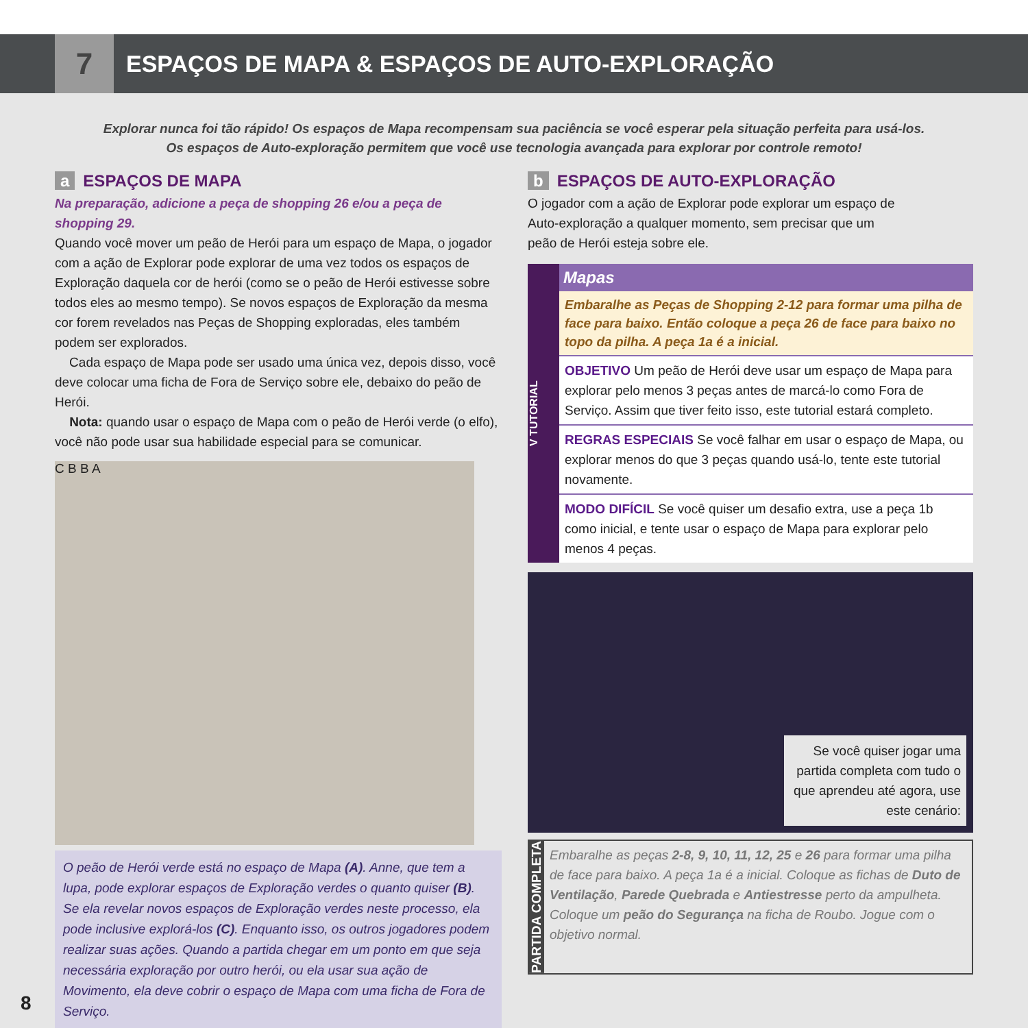7
ESPAÇOS DE MAPA & ESPAÇOS DE AUTO-EXPLORAÇÃO
Explorar nunca foi tão rápido! Os espaços de Mapa recompensam sua paciência se você esperar pela situação perfeita para usá-los.
Os espaços de Auto-exploração permitem que você use tecnologia avançada para explorar por controle remoto!
a ESPAÇOS DE MAPA
Na preparação, adicione a peça de shopping 26 e/ou a peça de shopping 29.
Quando você mover um peão de Herói para um espaço de Mapa, o jogador com a ação de Explorar pode explorar de uma vez todos os espaços de Exploração daquela cor de herói (como se o peão de Herói estivesse sobre todos eles ao mesmo tempo). Se novos espaços de Exploração da mesma cor forem revelados nas Peças de Shopping exploradas, eles também podem ser explorados.
Cada espaço de Mapa pode ser usado uma única vez, depois disso, você deve colocar uma ficha de Fora de Serviço sobre ele, debaixo do peão de Herói.
Nota: quando usar o espaço de Mapa com o peão de Herói verde (o elfo), você não pode usar sua habilidade especial para se comunicar.
C B B A
O peão de Herói verde está no espaço de Mapa (A). Anne, que tem a lupa, pode explorar espaços de Exploração verdes o quanto quiser (B). Se ela revelar novos espaços de Exploração verdes neste processo, ela pode inclusive explorá-los (C). Enquanto isso, os outros jogadores podem realizar suas ações. Quando a partida chegar em um ponto em que seja necessária exploração por outro herói, ou ela usar sua ação de Movimento, ela deve cobrir o espaço de Mapa com uma ficha de Fora de Serviço.
b ESPAÇOS DE AUTO-EXPLORAÇÃO
O jogador com a ação de Explorar pode explorar um espaço de Auto-exploração a qualquer momento, sem precisar que um peão de Herói esteja sobre ele.
V TUTORIAL
Mapas
Embaralhe as Peças de Shopping 2-12 para formar uma pilha de face para baixo. Então coloque a peça 26 de face para baixo no topo da pilha. A peça 1a é a inicial.
OBJETIVO Um peão de Herói deve usar um espaço de Mapa para explorar pelo menos 3 peças antes de marcá-lo como Fora de Serviço. Assim que tiver feito isso, este tutorial estará completo.
REGRAS ESPECIAIS Se você falhar em usar o espaço de Mapa, ou explorar menos do que 3 peças quando usá-lo, tente este tutorial novamente.
MODO DIFÍCIL Se você quiser um desafio extra, use a peça 1b como inicial, e tente usar o espaço de Mapa para explorar pelo menos 4 peças.
Se você quiser jogar uma partida completa com tudo o que aprendeu até agora, use este cenário:
PARTIDA COMPLETA
Embaralhe as peças 2-8, 9, 10, 11, 12, 25 e 26 para formar uma pilha de face para baixo. A peça 1a é a inicial. Coloque as fichas de Duto de Ventilação, Parede Quebrada e Antiestresse perto da ampulheta. Coloque um peão do Segurança na ficha de Roubo. Jogue com o objetivo normal.
8